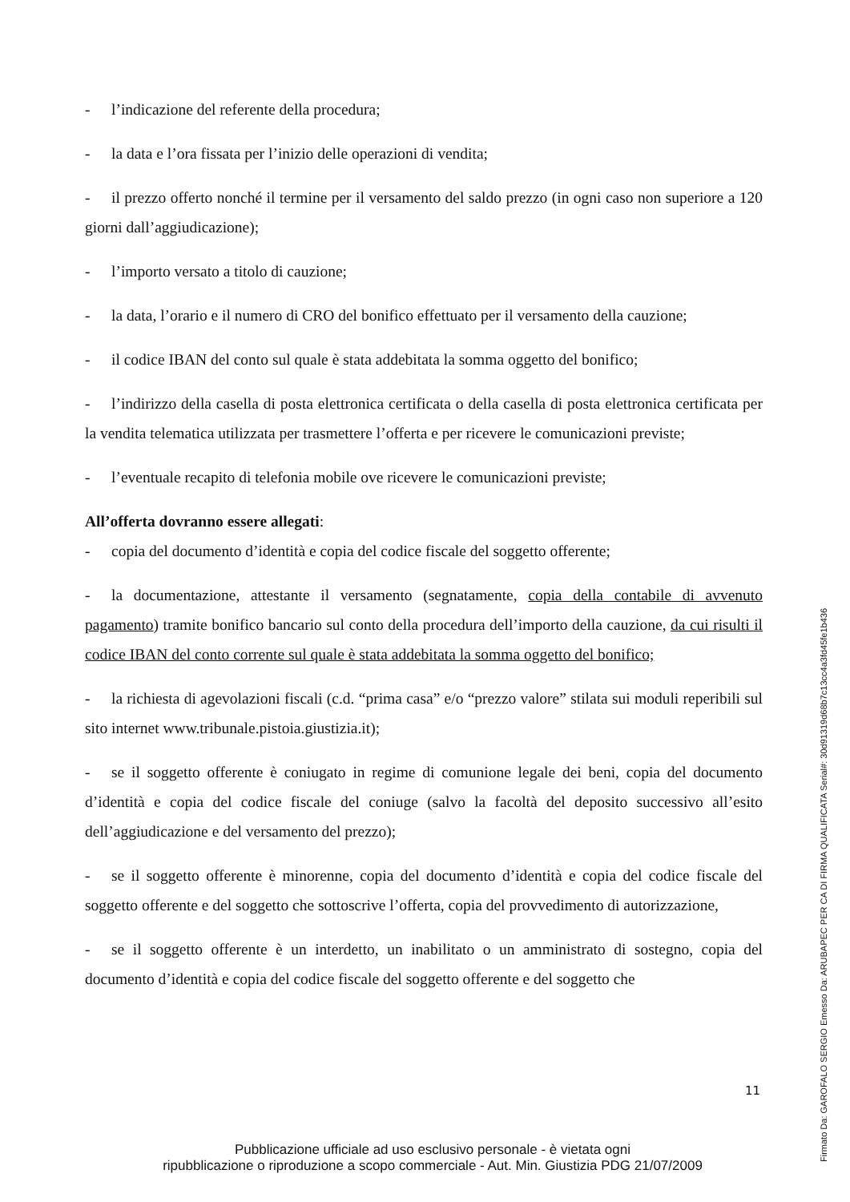- l’indicazione del referente della procedura;
- la data e l’ora fissata per l’inizio delle operazioni di vendita;
- il prezzo offerto nonché il termine per il versamento del saldo prezzo (in ogni caso non superiore a 120 giorni dall’aggiudicazione);
- l’importo versato a titolo di cauzione;
- la data, l’orario e il numero di CRO del bonifico effettuato per il versamento della cauzione;
- il codice IBAN del conto sul quale è stata addebitata la somma oggetto del bonifico;
- l’indirizzo della casella di posta elettronica certificata o della casella di posta elettronica certificata per la vendita telematica utilizzata per trasmettere l’offerta e per ricevere le comunicazioni previste;
- l’eventuale recapito di telefonia mobile ove ricevere le comunicazioni previste;
All’offerta dovranno essere allegati:
- copia del documento d’identità e copia del codice fiscale del soggetto offerente;
- la documentazione, attestante il versamento (segnatamente, copia della contabile di avvenuto pagamento) tramite bonifico bancario sul conto della procedura dell’importo della cauzione, da cui risulti il codice IBAN del conto corrente sul quale è stata addebitata la somma oggetto del bonifico;
- la richiesta di agevolazioni fiscali (c.d. “prima casa” e/o “prezzo valore” stilata sui moduli reperibili sul sito internet www.tribunale.pistoia.giustizia.it);
- se il soggetto offerente è coniugato in regime di comunione legale dei beni, copia del documento d’identità e copia del codice fiscale del coniuge (salvo la facoltà del deposito successivo all’esito dell’aggiudicazione e del versamento del prezzo);
- se il soggetto offerente è minorenne, copia del documento d’identità e copia del codice fiscale del soggetto offerente e del soggetto che sottoscrive l’offerta, copia del provvedimento di autorizzazione,
- se il soggetto offerente è un interdetto, un inabilitato o un amministrato di sostegno, copia del documento d’identità e copia del codice fiscale del soggetto offerente e del soggetto che
11
Pubblicazione ufficiale ad uso esclusivo personale - è vietata ogni
ripubblicazione o riproduzione a scopo commerciale - Aut. Min. Giustizia PDG 21/07/2009
Firmato Da: GAROFALO SERGIO Emesso Da: ARUBAPEC PER CA DI FIRMA QUALIFICATA Serial#: 30d91319d68b7c13cc4a3fd45fe1b436